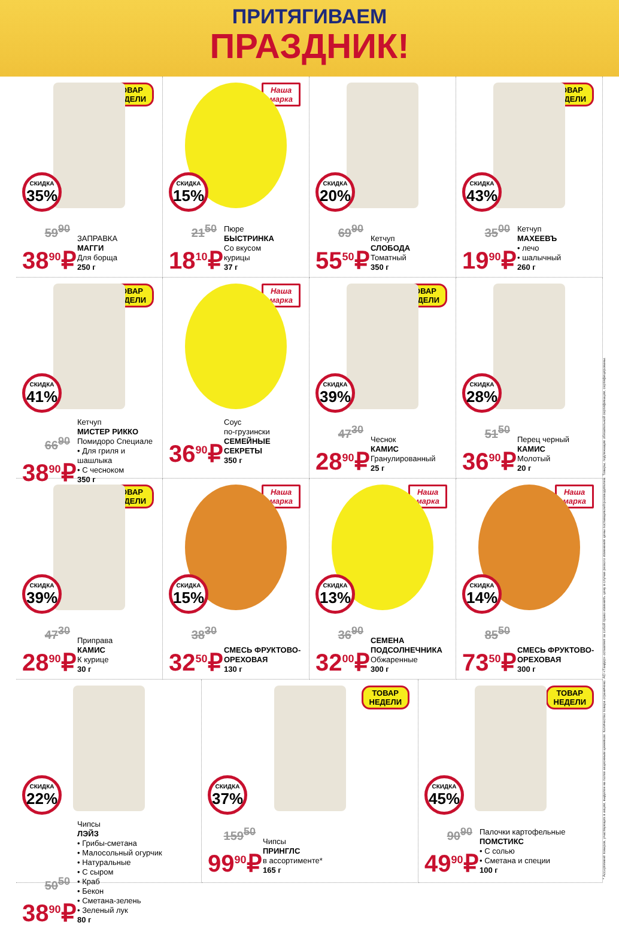ПРИТЯГИВАЕМ
ПРАЗДНИК!
ТОВАР
НЕДЕЛИ
СКИДКА
35%
59<sup>90</sup>
38<sup>90</sup>₽
ЗАПРАВКА
МАГГИ
Для борща
250 г
Наша
марка
СКИДКА
15%
21<sup>50</sup>
18<sup>10</sup>₽
Пюре
БЫСТРИНКА
Со вкусом
курицы
37 г
СКИДКА
20%
69<sup>90</sup>
55<sup>50</sup>₽
Кетчуп
СЛОБОДА
Томатный
350 г
ТОВАР
НЕДЕЛИ
СКИДКА
43%
35<sup>00</sup>
19<sup>90</sup>₽
Кетчуп
МАХЕЕВЪ
• лечо
• шалычный
260 г
ТОВАР
НЕДЕЛИ
СКИДКА
41%
66<sup>90</sup>
38<sup>90</sup>₽
Кетчуп
МИСТЕР РИККО
Помидоро Специале
• Для гриля и шашлыка
• С чесноком
350 г
Наша
марка
36<sup>90</sup>₽
Соус
по-грузински
СЕМЕЙНЫЕ СЕКРЕТЫ
350 г
ТОВАР
НЕДЕЛИ
СКИДКА
39%
47<sup>30</sup>
28<sup>90</sup>₽
Чеснок
КАМИС
Гранулированный
25 г
СКИДКА
28%
51<sup>50</sup>
36<sup>90</sup>₽
Перец черный
КАМИС
Молотый
20 г
ТОВАР
НЕДЕЛИ
СКИДКА
39%
47<sup>30</sup>
28<sup>90</sup>₽
Приправа
КАМИС
К курице
30 г
Наша
марка
СКИДКА
15%
38<sup>30</sup>
32<sup>50</sup>₽
СМЕСЬ ФРУКТОВО-ОРЕХОВАЯ
130 г
Наша
марка
СКИДКА
13%
36<sup>90</sup>
32<sup>00</sup>₽
СЕМЕНА ПОДСОЛНЕЧНИКА
Обжаренные
300 г
Наша
марка
СКИДКА
14%
85<sup>50</sup>
73<sup>50</sup>₽
СМЕСЬ ФРУКТОВО-ОРЕХОВАЯ
300 г
СКИДКА
22%
50<sup>50</sup>
38<sup>90</sup>₽
Чипсы
ЛЭЙЗ
• Грибы-сметана
• Малосольный огурчик
• Натуральные
• С сыром
• Краб
• Бекон
• Сметана-зелень
• Зеленый лук
80 г
ТОВАР
НЕДЕЛИ
СКИДКА
37%
159<sup>50</sup>
99<sup>90</sup>₽
Чипсы
ПРИНГЛС
в ассортименте*
165 г
ТОВАР
НЕДЕЛИ
СКИДКА
45%
90<sup>90</sup>
49<sup>90</sup>₽
Палочки картофельные
ПОМСТИКС
• С солью
• Сметана и специи
100 г
* Ассортимент товаров, участвующих в акции, выделен на полке акционным ценником. Количество товара ограничено. АО «Тандер» оставляет за собой право изменить цену в случае резкого изменения цены поставщиком/производителем. Товары, подлежащие обязательной сертификации, сертифицированы.